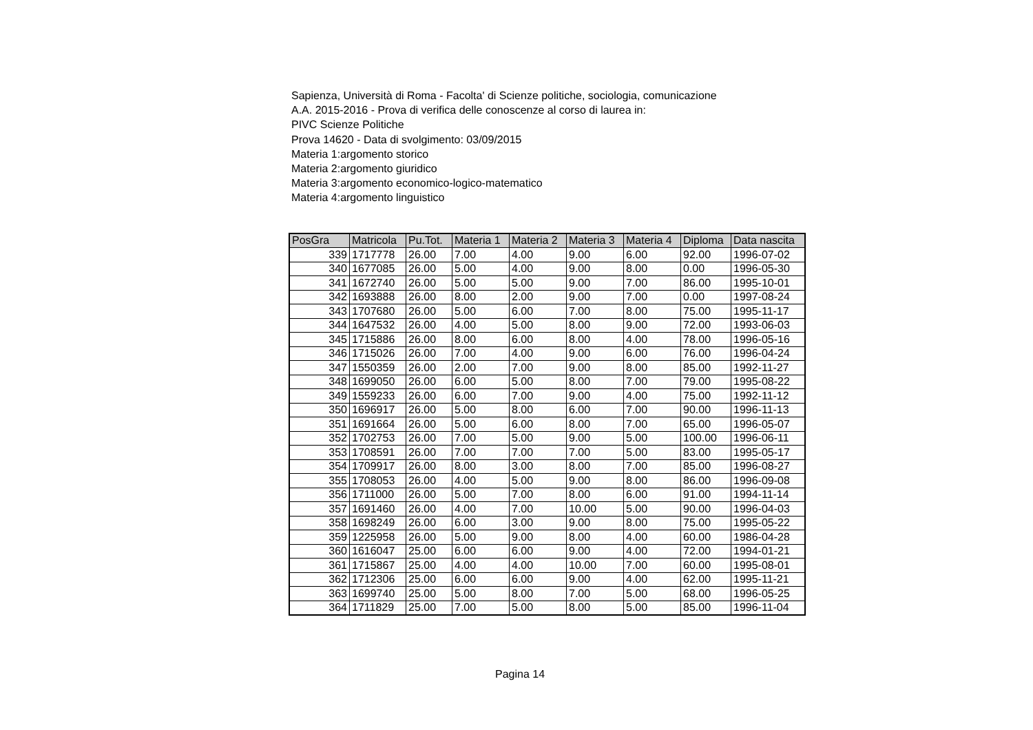Sapienza, Università di Roma - Facolta' di Scienze politiche, sociologia, comunicazione
A.A. 2015-2016 - Prova di verifica delle conoscenze al corso di laurea in:
PIVC Scienze Politiche
Prova 14620 - Data di svolgimento: 03/09/2015
Materia 1:argomento storico
Materia 2:argomento giuridico
Materia 3:argomento economico-logico-matematico
Materia 4:argomento linguistico
| PosGra | Matricola | Pu.Tot. | Materia 1 | Materia 2 | Materia 3 | Materia 4 | Diploma | Data nascita |
| --- | --- | --- | --- | --- | --- | --- | --- | --- |
| 339 | 1717778 | 26.00 | 7.00 | 4.00 | 9.00 | 6.00 | 92.00 | 1996-07-02 |
| 340 | 1677085 | 26.00 | 5.00 | 4.00 | 9.00 | 8.00 | 0.00 | 1996-05-30 |
| 341 | 1672740 | 26.00 | 5.00 | 5.00 | 9.00 | 7.00 | 86.00 | 1995-10-01 |
| 342 | 1693888 | 26.00 | 8.00 | 2.00 | 9.00 | 7.00 | 0.00 | 1997-08-24 |
| 343 | 1707680 | 26.00 | 5.00 | 6.00 | 7.00 | 8.00 | 75.00 | 1995-11-17 |
| 344 | 1647532 | 26.00 | 4.00 | 5.00 | 8.00 | 9.00 | 72.00 | 1993-06-03 |
| 345 | 1715886 | 26.00 | 8.00 | 6.00 | 8.00 | 4.00 | 78.00 | 1996-05-16 |
| 346 | 1715026 | 26.00 | 7.00 | 4.00 | 9.00 | 6.00 | 76.00 | 1996-04-24 |
| 347 | 1550359 | 26.00 | 2.00 | 7.00 | 9.00 | 8.00 | 85.00 | 1992-11-27 |
| 348 | 1699050 | 26.00 | 6.00 | 5.00 | 8.00 | 7.00 | 79.00 | 1995-08-22 |
| 349 | 1559233 | 26.00 | 6.00 | 7.00 | 9.00 | 4.00 | 75.00 | 1992-11-12 |
| 350 | 1696917 | 26.00 | 5.00 | 8.00 | 6.00 | 7.00 | 90.00 | 1996-11-13 |
| 351 | 1691664 | 26.00 | 5.00 | 6.00 | 8.00 | 7.00 | 65.00 | 1996-05-07 |
| 352 | 1702753 | 26.00 | 7.00 | 5.00 | 9.00 | 5.00 | 100.00 | 1996-06-11 |
| 353 | 1708591 | 26.00 | 7.00 | 7.00 | 7.00 | 5.00 | 83.00 | 1995-05-17 |
| 354 | 1709917 | 26.00 | 8.00 | 3.00 | 8.00 | 7.00 | 85.00 | 1996-08-27 |
| 355 | 1708053 | 26.00 | 4.00 | 5.00 | 9.00 | 8.00 | 86.00 | 1996-09-08 |
| 356 | 1711000 | 26.00 | 5.00 | 7.00 | 8.00 | 6.00 | 91.00 | 1994-11-14 |
| 357 | 1691460 | 26.00 | 4.00 | 7.00 | 10.00 | 5.00 | 90.00 | 1996-04-03 |
| 358 | 1698249 | 26.00 | 6.00 | 3.00 | 9.00 | 8.00 | 75.00 | 1995-05-22 |
| 359 | 1225958 | 26.00 | 5.00 | 9.00 | 8.00 | 4.00 | 60.00 | 1986-04-28 |
| 360 | 1616047 | 25.00 | 6.00 | 6.00 | 9.00 | 4.00 | 72.00 | 1994-01-21 |
| 361 | 1715867 | 25.00 | 4.00 | 4.00 | 10.00 | 7.00 | 60.00 | 1995-08-01 |
| 362 | 1712306 | 25.00 | 6.00 | 6.00 | 9.00 | 4.00 | 62.00 | 1995-11-21 |
| 363 | 1699740 | 25.00 | 5.00 | 8.00 | 7.00 | 5.00 | 68.00 | 1996-05-25 |
| 364 | 1711829 | 25.00 | 7.00 | 5.00 | 8.00 | 5.00 | 85.00 | 1996-11-04 |
Pagina 14